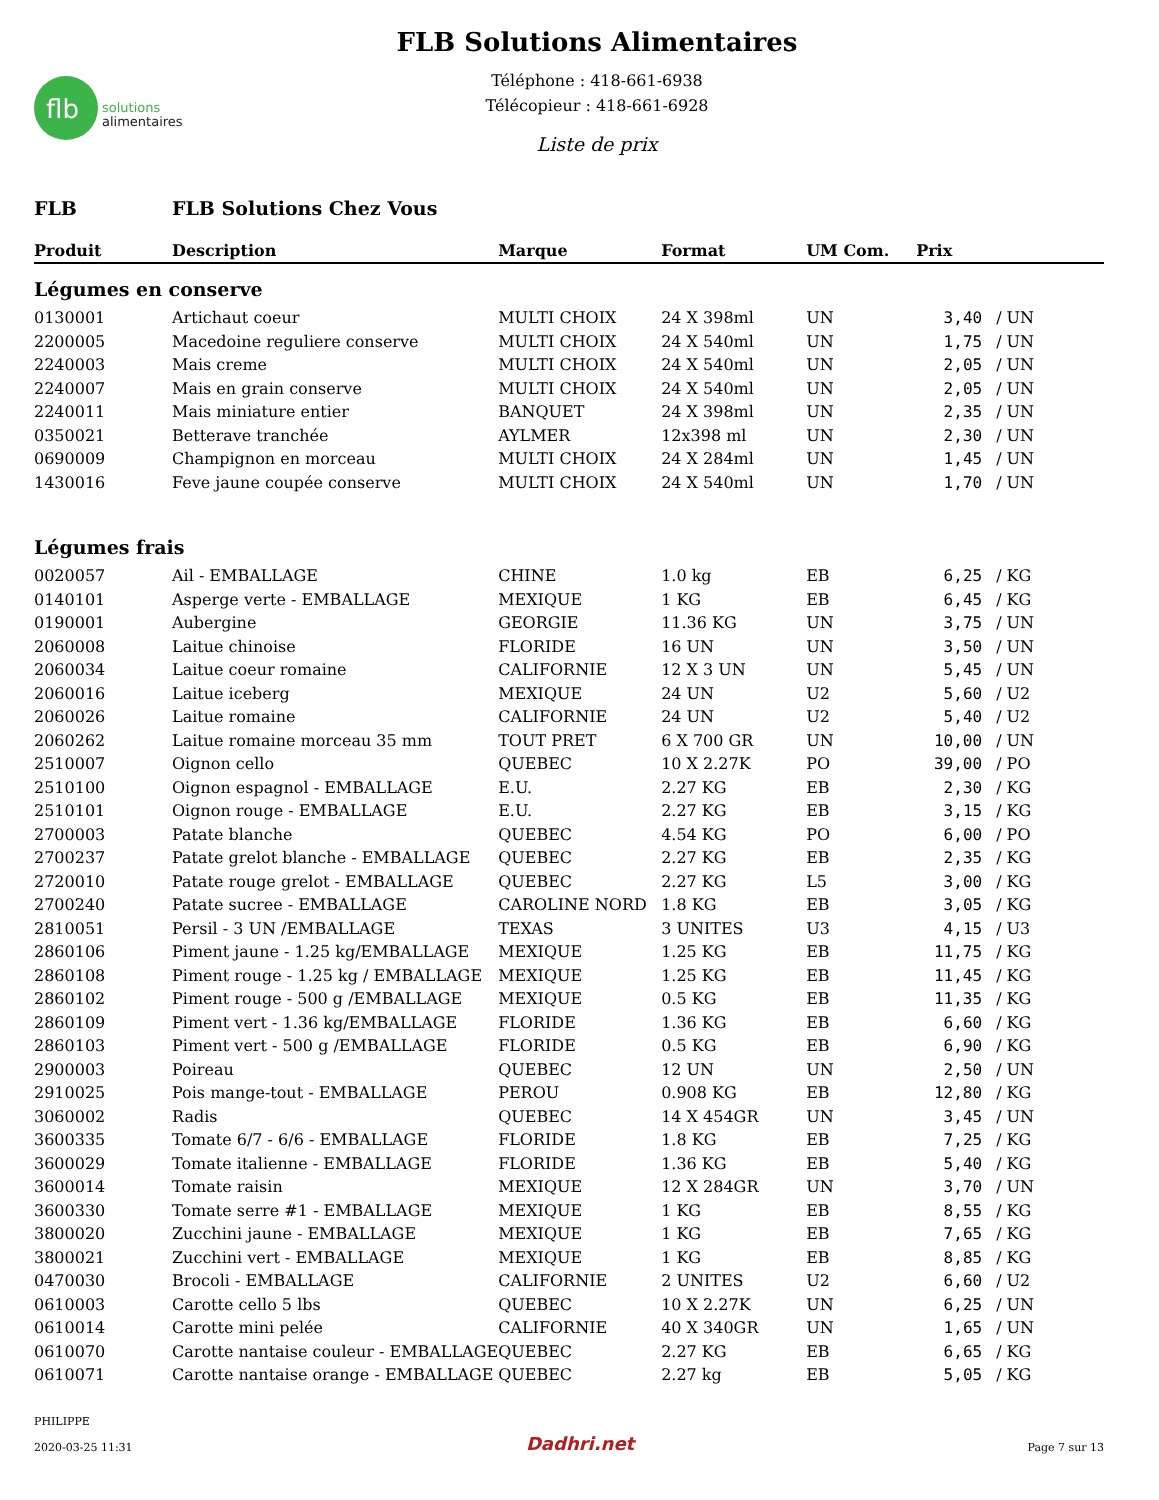flb
solutions
alimentaires
FLB Solutions Alimentaires
Téléphone : 418-661-6938
Télécopieur : 418-661-6928
Liste de prix
FLB FLB Solutions Chez Vous
| Produit | Description | Marque | Format | UM Com. | Prix | |
| --- | --- | --- | --- | --- | --- | --- |
| Légumes en conserve | | | | | | |
| 0130001 | Artichaut coeur | MULTI CHOIX | 24 X 398ml | UN | 3,40 | / UN |
| 2200005 | Macedoine reguliere conserve | MULTI CHOIX | 24 X 540ml | UN | 1,75 | / UN |
| 2240003 | Mais creme | MULTI CHOIX | 24 X 540ml | UN | 2,05 | / UN |
| 2240007 | Mais en grain conserve | MULTI CHOIX | 24 X 540ml | UN | 2,05 | / UN |
| 2240011 | Mais miniature entier | BANQUET | 24 X 398ml | UN | 2,35 | / UN |
| 0350021 | Betterave tranchée | AYLMER | 12x398 ml | UN | 2,30 | / UN |
| 0690009 | Champignon en morceau | MULTI CHOIX | 24 X 284ml | UN | 1,45 | / UN |
| 1430016 | Feve jaune coupée conserve | MULTI CHOIX | 24 X 540ml | UN | 1,70 | / UN |
| Légumes frais | | | | | | |
| 0020057 | Ail - EMBALLAGE | CHINE | 1.0 kg | EB | 6,25 | / KG |
| 0140101 | Asperge verte - EMBALLAGE | MEXIQUE | 1 KG | EB | 6,45 | / KG |
| 0190001 | Aubergine | GEORGIE | 11.36 KG | UN | 3,75 | / UN |
| 2060008 | Laitue chinoise | FLORIDE | 16 UN | UN | 3,50 | / UN |
| 2060034 | Laitue coeur romaine | CALIFORNIE | 12 X 3 UN | UN | 5,45 | / UN |
| 2060016 | Laitue iceberg | MEXIQUE | 24 UN | U2 | 5,60 | / U2 |
| 2060026 | Laitue romaine | CALIFORNIE | 24 UN | U2 | 5,40 | / U2 |
| 2060262 | Laitue romaine morceau 35 mm | TOUT PRET | 6 X 700 GR | UN | 10,00 | / UN |
| 2510007 | Oignon cello | QUEBEC | 10 X 2.27K | PO | 39,00 | / PO |
| 2510100 | Oignon espagnol - EMBALLAGE | E.U. | 2.27 KG | EB | 2,30 | / KG |
| 2510101 | Oignon rouge - EMBALLAGE | E.U. | 2.27 KG | EB | 3,15 | / KG |
| 2700003 | Patate blanche | QUEBEC | 4.54 KG | PO | 6,00 | / PO |
| 2700237 | Patate grelot blanche - EMBALLAGE | QUEBEC | 2.27 KG | EB | 2,35 | / KG |
| 2720010 | Patate rouge grelot - EMBALLAGE | QUEBEC | 2.27 KG | L5 | 3,00 | / KG |
| 2700240 | Patate sucree - EMBALLAGE | CAROLINE NORD | 1.8 KG | EB | 3,05 | / KG |
| 2810051 | Persil - 3 UN /EMBALLAGE | TEXAS | 3 UNITES | U3 | 4,15 | / U3 |
| 2860106 | Piment jaune - 1.25 kg/EMBALLAGE | MEXIQUE | 1.25 KG | EB | 11,75 | / KG |
| 2860108 | Piment rouge - 1.25 kg / EMBALLAGE | MEXIQUE | 1.25 KG | EB | 11,45 | / KG |
| 2860102 | Piment rouge - 500 g /EMBALLAGE | MEXIQUE | 0.5 KG | EB | 11,35 | / KG |
| 2860109 | Piment vert - 1.36 kg/EMBALLAGE | FLORIDE | 1.36 KG | EB | 6,60 | / KG |
| 2860103 | Piment vert - 500 g /EMBALLAGE | FLORIDE | 0.5 KG | EB | 6,90 | / KG |
| 2900003 | Poireau | QUEBEC | 12 UN | UN | 2,50 | / UN |
| 2910025 | Pois mange-tout - EMBALLAGE | PEROU | 0.908 KG | EB | 12,80 | / KG |
| 3060002 | Radis | QUEBEC | 14 X 454GR | UN | 3,45 | / UN |
| 3600335 | Tomate 6/7 - 6/6 - EMBALLAGE | FLORIDE | 1.8 KG | EB | 7,25 | / KG |
| 3600029 | Tomate italienne - EMBALLAGE | FLORIDE | 1.36 KG | EB | 5,40 | / KG |
| 3600014 | Tomate raisin | MEXIQUE | 12 X 284GR | UN | 3,70 | / UN |
| 3600330 | Tomate serre #1 - EMBALLAGE | MEXIQUE | 1 KG | EB | 8,55 | / KG |
| 3800020 | Zucchini jaune - EMBALLAGE | MEXIQUE | 1 KG | EB | 7,65 | / KG |
| 3800021 | Zucchini vert - EMBALLAGE | MEXIQUE | 1 KG | EB | 8,85 | / KG |
| 0470030 | Brocoli - EMBALLAGE | CALIFORNIE | 2 UNITES | U2 | 6,60 | / U2 |
| 0610003 | Carotte cello 5 lbs | QUEBEC | 10 X 2.27K | UN | 6,25 | / UN |
| 0610014 | Carotte mini pelée | CALIFORNIE | 40 X 340GR | UN | 1,65 | / UN |
| 0610070 | Carotte nantaise couleur - EMBALLAGE | QUEBEC | 2.27 KG | EB | 6,65 | / KG |
| 0610071 | Carotte nantaise orange - EMBALLAGE | QUEBEC | 2.27 kg | EB | 5,05 | / KG |
PHILIPPE
2020-03-25 11:31
Dadhri.net
Page 7 sur 13